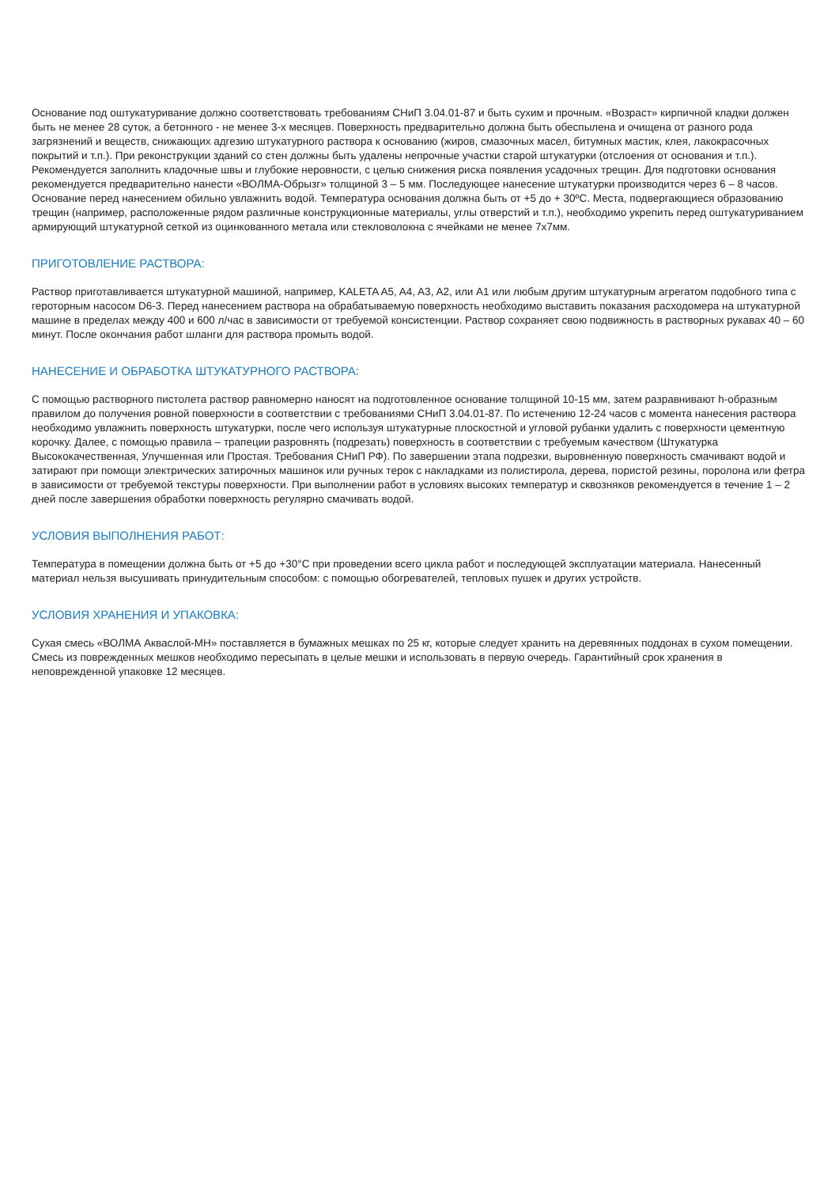Основание под оштукатуривание должно соответствовать требованиям СНиП 3.04.01-87 и быть сухим и прочным. «Возраст» кирпичной кладки должен быть не менее 28 суток, а бетонного - не менее 3-х месяцев. Поверхность предварительно должна быть обеспылена и очищена от разного рода загрязнений и веществ, снижающих адгезию штукатурного раствора к основанию (жиров, смазочных масел, битумных мастик, клея, лакокрасочных покрытий и т.п.). При реконструкции зданий со стен должны быть удалены непрочные участки старой штукатурки (отслоения от основания и т.п.). Рекомендуется заполнить кладочные швы и глубокие неровности, с целью снижения риска появления усадочных трещин. Для подготовки основания рекомендуется предварительно нанести «ВОЛМА-Обрызг» толщиной 3 – 5 мм. Последующее нанесение штукатурки производится через 6 – 8 часов. Основание перед нанесением обильно увлажнить водой. Температура основания должна быть от +5 до + 30ºС. Места, подвергающиеся образованию трещин (например, расположенные рядом различные конструкционные материалы, углы отверстий и т.п.), необходимо укрепить перед оштукатуриванием армирующий штукатурной сеткой из оцинкованного метала или стекловолокна с ячейками не менее 7х7мм.
ПРИГОТОВЛЕНИЕ РАСТВОРА:
Раствор приготавливается штукатурной машиной, например, KALETA A5, A4, A3, A2, или A1 или любым другим штукатурным агрегатом подобного типа с героторным насосом D6-3. Перед нанесением раствора на обрабатываемую поверхность необходимо выставить показания расходомера на штукатурной машине в пределах между 400 и 600 л/час в зависимости от требуемой консистенции. Раствор сохраняет свою подвижность в растворных рукавах 40 – 60 минут. После окончания работ шланги для раствора промыть водой.
НАНЕСЕНИЕ И ОБРАБОТКА ШТУКАТУРНОГО РАСТВОРА:
С помощью растворного пистолета раствор равномерно наносят на подготовленное основание толщиной 10-15 мм, затем разравнивают h-образным правилом до получения ровной поверхности в соответствии с требованиями СНиП 3.04.01-87. По истечению 12-24 часов с момента нанесения раствора необходимо увлажнить поверхность штукатурки, после чего используя штукатурные плоскостной и угловой рубанки удалить с поверхности цементную корочку. Далее, с помощью правила – трапеции разровнять (подрезать) поверхность в соответствии с требуемым качеством (Штукатурка Высококачественная, Улучшенная или Простая. Требования СНиП РФ). По завершении этапа подрезки, выровненную поверхность смачивают водой и затирают при помощи электрических затирочных машинок или ручных терок с накладками из полистирола, дерева, пористой резины, поролона или фетра в зависимости от требуемой текстуры поверхности. При выполнении работ в условиях высоких температур и сквозняков рекомендуется в течение 1 – 2 дней после завершения обработки поверхность регулярно смачивать водой.
УСЛОВИЯ ВЫПОЛНЕНИЯ РАБОТ:
Температура в помещении должна быть от +5 до +30°С при проведении всего цикла работ и последующей эксплуатации материала. Нанесенный материал нельзя высушивать принудительным способом: с помощью обогревателей, тепловых пушек и других устройств.
УСЛОВИЯ ХРАНЕНИЯ И УПАКОВКА:
Сухая смесь «ВОЛМА Акваслой-МН» поставляется в бумажных мешках по 25 кг, которые следует хранить на деревянных поддонах в сухом помещении. Смесь из поврежденных мешков необходимо пересыпать в целые мешки и использовать в первую очередь. Гарантийный срок хранения в неповрежденной упаковке 12 месяцев.